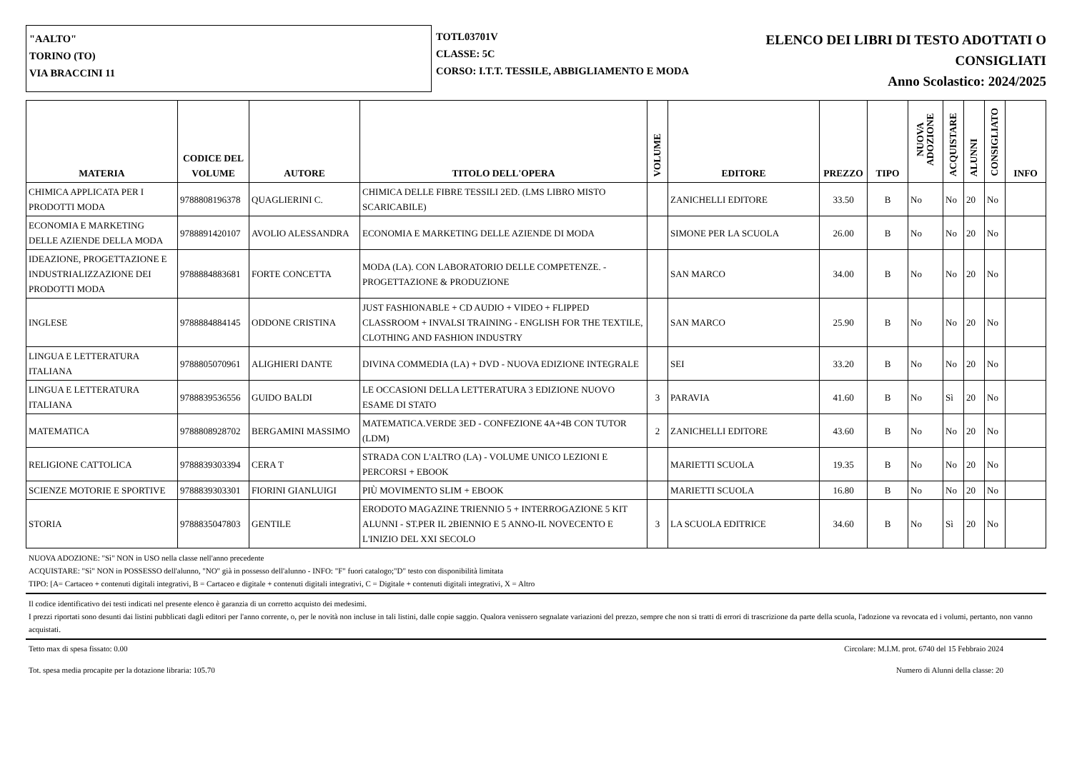"AALTO"
TORINO (TO)
VIA BRACCINI 11
TOTL03701V
CLASSE: 5C
CORSO: I.T.T. TESSILE, ABBIGLIAMENTO E MODA
ELENCO DEI LIBRI DI TESTO ADOTTATI O
CONSIGLIATI
Anno Scolastico: 2024/2025
| MATERIA | CODICE DEL VOLUME | AUTORE | TITOLO DELL'OPERA | VOLUME | EDITORE | PREZZO | TIPO | NUOVA ADOZIONE | ACQUISTARE | ALUNNI | CONSIGLIATO | INFO |
| --- | --- | --- | --- | --- | --- | --- | --- | --- | --- | --- | --- | --- |
| CHIMICA APPLICATA PER I PRODOTTI MODA | 9788808196378 | QUAGLIERINI C. | CHIMICA DELLE FIBRE TESSILI 2ED. (LMS LIBRO MISTO SCARICABILE) | | ZANICHELLI EDITORE | 33.50 | B | No | No | 20 | No | |
| ECONOMIA E MARKETING DELLE AZIENDE DELLA MODA | 9788891420107 | AVOLIO ALESSANDRA | ECONOMIA E MARKETING DELLE AZIENDE DI MODA | | SIMONE PER LA SCUOLA | 26.00 | B | No | No | 20 | No | |
| IDEAZIONE, PROGETTAZIONE E INDUSTRIALIZZAZIONE DEI PRODOTTI MODA | 9788884883681 | FORTE CONCETTA | MODA (LA). CON LABORATORIO DELLE COMPETENZE. - PROGETTAZIONE & PRODUZIONE | | SAN MARCO | 34.00 | B | No | No | 20 | No | |
| INGLESE | 9788884884145 | ODDONE CRISTINA | JUST FASHIONABLE + CD AUDIO + VIDEO + FLIPPED CLASSROOM + INVALSI TRAINING - ENGLISH FOR THE TEXTILE, CLOTHING AND FASHION INDUSTRY | | SAN MARCO | 25.90 | B | No | No | 20 | No | |
| LINGUA E LETTERATURA ITALIANA | 9788805070961 | ALIGHIERI DANTE | DIVINA COMMEDIA (LA) + DVD - NUOVA EDIZIONE INTEGRALE | | SEI | 33.20 | B | No | No | 20 | No | |
| LINGUA E LETTERATURA ITALIANA | 9788839536556 | GUIDO BALDI | LE OCCASIONI DELLA LETTERATURA 3 EDIZIONE NUOVO ESAME DI STATO | 3 | PARAVIA | 41.60 | B | No | Sì | 20 | No | |
| MATEMATICA | 9788808928702 | BERGAMINI MASSIMO | MATEMATICA.VERDE 3ED - CONFEZIONE 4A+4B CON TUTOR (LDM) | 2 | ZANICHELLI EDITORE | 43.60 | B | No | No | 20 | No | |
| RELIGIONE CATTOLICA | 9788839303394 | CERA T | STRADA CON L'ALTRO (LA) - VOLUME UNICO LEZIONI E PERCORSI + EBOOK | | MARIETTI SCUOLA | 19.35 | B | No | No | 20 | No | |
| SCIENZE MOTORIE E SPORTIVE | 9788839303301 | FIORINI GIANLUIGI | PIÙ MOVIMENTO SLIM + EBOOK | | MARIETTI SCUOLA | 16.80 | B | No | No | 20 | No | |
| STORIA | 9788835047803 | GENTILE | ERODOTO MAGAZINE TRIENNIO 5 + INTERROGAZIONE 5 KIT ALUNNI - ST.PER IL 2BIENNIO E 5 ANNO-IL NOVECENTO E L'INIZIO DEL XXI SECOLO | 3 | LA SCUOLA EDITRICE | 34.60 | B | No | Sì | 20 | No | |
NUOVA ADOZIONE: "Sì" NON in USO nella classe nell'anno precedente
ACQUISTARE: "Sì" NON in POSSESSO dell'alunno, "NO" già in possesso dell'alunno - INFO: "F" fuori catalogo;"D" testo con disponibilità limitata
TIPO: [A= Cartaceo + contenuti digitali integrativi, B = Cartaceo e digitale + contenuti digitali integrativi, C = Digitale + contenuti digitali integrativi, X = Altro
Il codice identificativo dei testi indicati nel presente elenco è garanzia di un corretto acquisto dei medesimi.
I prezzi riportati sono desunti dai listini pubblicati dagli editori per l'anno corrente, o, per le novità non incluse in tali listini, dalle copie saggio. Qualora venissero segnalate variazioni del prezzo, sempre che non si tratti di errori di trascrizione da parte della scuola, l'adozione va revocata ed i volumi, pertanto, non vanno acquistati.
Tetto max di spesa fissato: 0.00 Circolare: M.I.M. prot. 6740 del 15 Febbraio 2024
Tot. spesa media procapite per la dotazione libraria: 105.70 Numero di Alunni della classe: 20